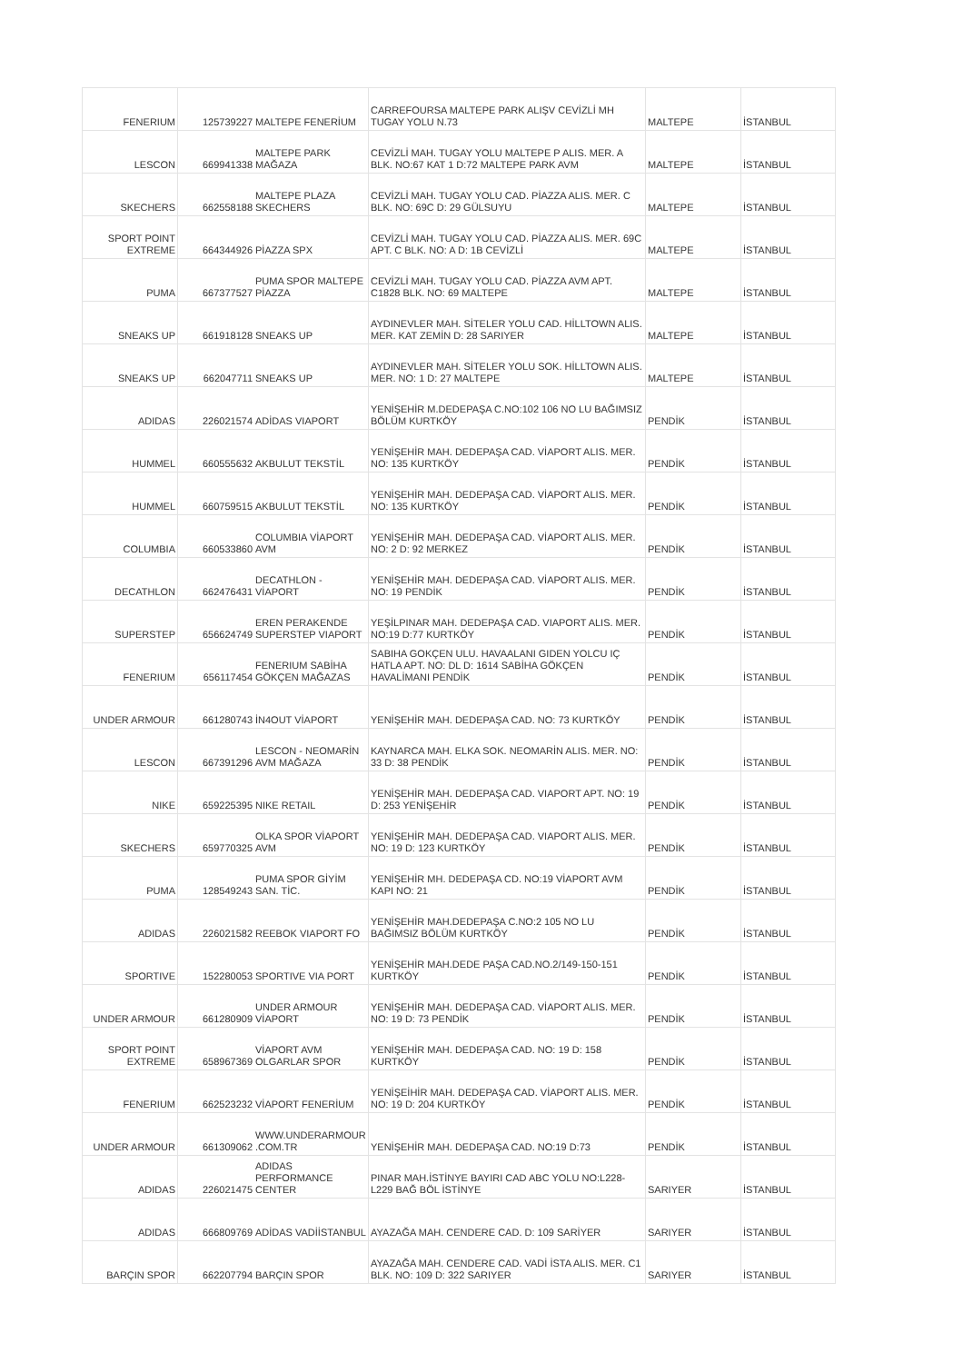| FENERIUM | 125739227 | MALTEPE FENERİUM | CARREFOURSA MALTEPE PARK ALIŞV CEVİZLİ MH TUGAY YOLU N.73 | MALTEPE | İSTANBUL |
| LESCON | 669941338 | MALTEPE PARK MAĞAZA | CEVİZLİ MAH. TUGAY YOLU MALTEPE P ALIS. MER. A BLK. NO:67 KAT 1 D:72 MALTEPE PARK AVM | MALTEPE | İSTANBUL |
| SKECHERS | 662558188 | MALTEPE PLAZA SKECHERS | CEVİZLİ MAH. TUGAY YOLU CAD. PİAZZA ALIS. MER. C BLK. NO: 69C D: 29 GÜLSUYU | MALTEPE | İSTANBUL |
| SPORT POINT EXTREME | 664344926 | PİAZZA SPX | CEVİZLİ MAH. TUGAY YOLU CAD. PİAZZA ALIS. MER. 69C APT. C BLK. NO: A D: 1B CEVİZLİ | MALTEPE | İSTANBUL |
| PUMA | 667377527 | PUMA SPOR MALTEPE PİAZZA | CEVİZLİ MAH. TUGAY YOLU CAD. PİAZZA AVM APT. C1828 BLK. NO: 69 MALTEPE | MALTEPE | İSTANBUL |
| SNEAKS UP | 661918128 | SNEAKS UP | AYDINEVLER MAH. SİTELER YOLU CAD. HİLLTOWN ALIS. MER. KAT ZEMİN D: 28 SARIYER | MALTEPE | İSTANBUL |
| SNEAKS UP | 662047711 | SNEAKS UP | AYDINEVLER MAH. SİTELER YOLU SOK. HİLLTOWN ALIS. MER. NO: 1 D: 27 MALTEPE | MALTEPE | İSTANBUL |
| ADIDAS | 226021574 | ADİDAS VIAPORT | YENİŞEHİR M.DEDEPAŞA C.NO:102 106 NO LU BAĞIMSIZ BÖLÜM KURTKÖY | PENDİK | İSTANBUL |
| HUMMEL | 660555632 | AKBULUT TEKSTİL | YENİŞEHİR MAH. DEDEPAŞA CAD. VİAPORT ALIS. MER. NO: 135 KURTKÖY | PENDİK | İSTANBUL |
| HUMMEL | 660759515 | AKBULUT TEKSTİL | YENİŞEHİR MAH. DEDEPAŞA CAD. VİAPORT ALIS. MER. NO: 135 KURTKÖY | PENDİK | İSTANBUL |
| COLUMBIA | 660533860 | COLUMBIA VİAPORT AVM | YENİŞEHİR MAH. DEDEPAŞA CAD. VİAPORT ALIS. MER. NO: 2 D: 92 MERKEZ | PENDİK | İSTANBUL |
| DECATHLON | 662476431 | DECATHLON - VİAPORT | YENİŞEHİR MAH. DEDEPAŞA CAD. VİAPORT ALIS. MER. NO: 19 PENDİK | PENDİK | İSTANBUL |
| SUPERSTEP | 656624749 | EREN PERAKENDE SUPERSTEP VIAPORT | YEŞİLPINAR MAH. DEDEPAŞA CAD. VIAPORT ALIS. MER. NO:19 D:77 KURTKÖY | PENDİK | İSTANBUL |
| FENERIUM | 656117454 | FENERIUM SABİHA GÖKÇEN MAĞAZAS | SABIHA GOKÇEN ULU. HAVAALANI GIDEN YOLCU IÇ HATLA APT. NO: DL D: 1614 SABİHA GÖKÇEN HAVALİMANI PENDİK | PENDİK | İSTANBUL |
| UNDER ARMOUR | 661280743 | İN4OUT VİAPORT | YENİŞEHİR MAH. DEDEPAŞA CAD. NO: 73 KURTKÖY | PENDİK | İSTANBUL |
| LESCON | 667391296 | LESCON - NEOMARİN AVM MAĞAZA | KAYNARCA MAH. ELKA SOK. NEOMARİN ALIS. MER. NO: 33 D: 38 PENDİK | PENDİK | İSTANBUL |
| NIKE | 659225395 | NIKE RETAIL | YENİŞEHİR MAH. DEDEPAŞA CAD. VIAPORT APT. NO: 19 D: 253 YENİŞEHİR | PENDİK | İSTANBUL |
| SKECHERS | 659770325 | OLKA SPOR VİAPORT AVM | YENİŞEHİR MAH. DEDEPAŞA CAD. VIAPORT ALIS. MER. NO: 19 D: 123 KURTKÖY | PENDİK | İSTANBUL |
| PUMA | 128549243 | PUMA SPOR GİYİM SAN. TİC. | YENİŞEHİR MH. DEDEPAŞA CD. NO:19 VİAPORT AVM KAPI NO: 21 | PENDİK | İSTANBUL |
| ADIDAS | 226021582 | REEBOK VIAPORT FO | YENİŞEHİR MAH.DEDEPAŞA C.NO:2 105 NO LU BAĞIMSIZ BÖLÜM KURTKÖY | PENDİK | İSTANBUL |
| SPORTIVE | 152280053 | SPORTIVE VIA PORT | YENİŞEHİR MAH.DEDE PAŞA CAD.NO.2/149-150-151 KURTKÖY | PENDİK | İSTANBUL |
| UNDER ARMOUR | 661280909 | UNDER ARMOUR VİAPORT | YENİŞEHİR MAH. DEDEPAŞA CAD. VİAPORT ALIS. MER. NO: 19 D: 73 PENDİK | PENDİK | İSTANBUL |
| SPORT POINT EXTREME | 658967369 | VİAPORT AVM OLGARLAR SPOR | YENİŞEHİR MAH. DEDEPAŞA CAD. NO: 19 D: 158 KURTKÖY | PENDİK | İSTANBUL |
| FENERIUM | 662523232 | VİAPORT FENERİUM | YENİŞEİHİR MAH. DEDEPAŞA CAD. VİAPORT ALIS. MER. NO: 19 D: 204 KURTKÖY | PENDİK | İSTANBUL |
| UNDER ARMOUR | 661309062 | WWW.UNDERARMOUR .COM.TR | YENİŞEHİR MAH. DEDEPAŞA CAD. NO:19 D:73 | PENDİK | İSTANBUL |
| ADIDAS | 226021475 | ADIDAS PERFORMANCE CENTER | PINAR MAH.İSTİNYE BAYIRI CAD ABC YOLU NO:L228-L229 BAĞ BÖL İSTİNYE | SARIYER | İSTANBUL |
| ADIDAS | 666809769 | ADİDAS VADİİSTANBUL | AYAZAĞA MAH. CENDERE CAD. D: 109 SARİYER | SARIYER | İSTANBUL |
| BARÇIN SPOR | 662207794 | BARÇIN SPOR | AYAZAĞA MAH. CENDERE CAD. VADİ İSTA ALIS. MER. C1 BLK. NO: 109 D: 322 SARIYER | SARIYER | İSTANBUL |